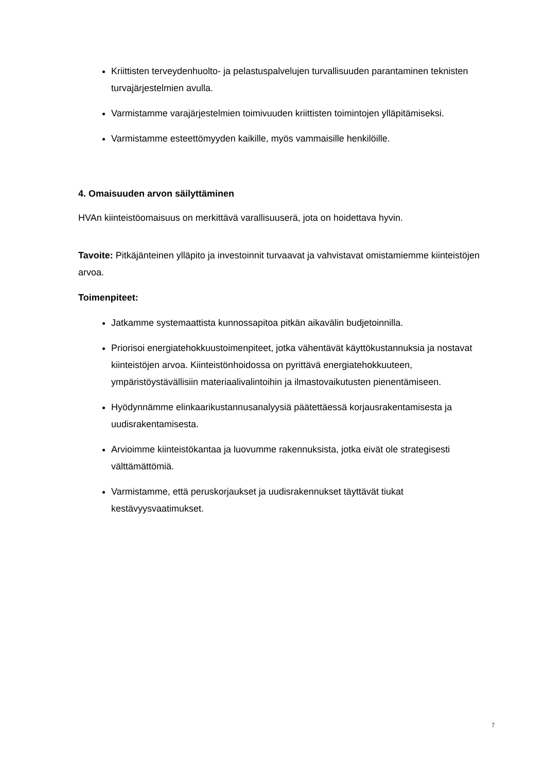Kriittisten terveydenhuolto- ja pelastuspalvelujen turvallisuuden parantaminen teknisten turvajärjestelmien avulla.
Varmistamme varajärjestelmien toimivuuden kriittisten toimintojen ylläpitämiseksi.
Varmistamme esteettömyyden kaikille, myös vammaisille henkilöille.
4. Omaisuuden arvon säilyttäminen
HVAn kiinteistöomaisuus on merkittävä varallisuuserä, jota on hoidettava hyvin.
Tavoite: Pitkäjänteinen ylläpito ja investoinnit turvaavat ja vahvistavat omistamiemme kiinteistöjen arvoa.
Toimenpiteet:
Jatkamme systemaattista kunnossapitoa pitkän aikavälin budjetoinnilla.
Priorisoi energiatehokkuustoimenpiteet, jotka vähentävät käyttökustannuksia ja nostavat kiinteistöjen arvoa. Kiinteistönhoidossa on pyrittävä energiatehokkuuteen, ympäristöystävällisiin materiaalivalintoihin ja ilmastovaikutusten pienentämiseen.
Hyödynnämme elinkaarikustannusanalyysiä päätettäessä korjausrakentamisesta ja uudisrakentamisesta.
Arvioimme kiinteistökantaa ja luovumme rakennuksista, jotka eivät ole strategisesti välttämättömiä.
Varmistamme, että peruskorjaukset ja uudisrakennukset täyttävät tiukat kestävyysvaatimukset.
7